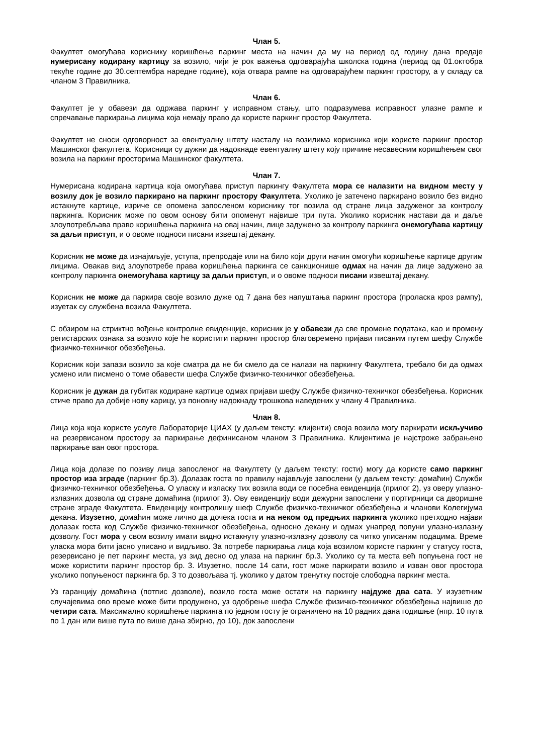Члан 5.
Факултет омогућава кориснику коришћење паркинг места на начин да му на период од годину дана предаје нумерисану кодирану картицу за возило, чији је рок важења одговарајућа школска година (период од 01.октобра текуће године до 30.септембра наредне године), која отвара рампе на одговарајућем паркинг простору, а у складу са чланом 3 Правилника.
Члан 6.
Факултет је у обавези да одржава паркинг у исправном стању, што подразумева исправност улазне рампе и спречавање паркирања лицима која немају право да користе паркинг простор Факултета.
Факултет не сноси одговорност за евентуалну штету насталу на возилима корисника који користе паркинг простор Машинског факултета. Корисници су дужни да надокнаде евентуалну штету коју причине несавесним коришћењем свог возила на паркинг просторима Машинског факултета.
Члан 7.
Нумерисана кодирана картица која омогућава приступ паркингу Факултета мора се налазити на видном месту у возилу док је возило паркирано на паркинг простору Факултета. Уколико је затечено паркирано возило без видно истакнуте картице, изриче се опомена запосленом кориснику тог возила од стране лица задуженог за контролу паркинга. Корисник може по овом основу бити опоменут највише три пута. Уколико корисник настави да и даље злоупотребљава право коришћења паркинга на овај начин, лице задужено за контролу паркинга онемогућава картицу за даљи приступ, и о овоме подноси писани извештај декану.
Корисник не може да изнајмљује, уступа, препродаје или на било који други начин омогући коришћење картице другим лицима. Овакав вид злоупотребе права коришћења паркинга се санкционише одмах на начин да лице задужено за контролу паркинга онемогућава картицу за даљи приступ, и о овоме подноси писани извештај декану.
Корисник не може да паркира своје возило дуже од 7 дана без напуштања паркинг простора (проласка кроз рампу), изуетак су службена возила Факултета.
С обзиром на стриктно вођење контролне евиденције, корисник је у обавези да све промене података, као и промену регистарских ознака за возило које ће користити паркинг простор благовремено пријави писаним путем шефу Службе физичко-техничког обезбеђења.
Корисник који запази возило за које сматра да не би смело да се налази на паркингу Факултета, требало би да одмах усмено или писмено о томе обавести шефа Службе физичко-техничког обезбеђења.
Корисник је дужан да губитак кодиране картице одмах пријави шефу Службе физичко-техничког обезбеђења. Корисник стиче право да добије нову карицу, уз поновну надокнаду трошкова наведених у члану 4 Правилника.
Члан 8.
Лица која која користе услуге Лабораторије ЦИАХ (у даљем тексту: клијенти) своја возила могу паркирати искључиво на резервисаном простору за паркирање дефинисаном чланом 3 Правилника. Клијентима је најстроже забрањено паркирање ван овог простора.
Лица која долазе по позиву лица запосленог на Факултету (у даљем тексту: гости) могу да користе само паркинг простор иза зграде (паркинг бр.3). Долазак госта по правилу најављује запослени (у даљем тексту: домаћин) Служби физичко-техничког обезбеђења. О уласку и изласку тих возила води се посебна евиденција (прилог 2), уз оверу улазно-излазних дозвола од стране домаћина (прилог 3). Ову евиденцију води дежурни запослени у портирници са дворишне стране зграде Факултета. Евиденцију контролишу шеф Службе физичко-техничког обезбеђења и чланови Колегијума декана. Изузетно, домаћин може лично да дочека госта и на неком од предњих паркинга уколико претходно најави долазак госта код Службе физичко-техничког обезбеђења, односно декану и одмах унапред попуни улазно-излазну дозволу. Гост мора у свом возилу имати видно истакнуту улазно-излазну дозволу са читко уписаним подацима. Време уласка мора бити јасно уписано и видљиво. За потребе паркирања лица која возилом користе паркинг у статусу госта, резервисано је пет паркинг места, уз зид десно од улаза на паркинг бр.3. Уколико су та места већ попуњена гост не може користити паркинг простор бр. 3. Изузетно, после 14 сати, гост може паркирати возило и изван овог простора уколико попуњеност паркинга бр. 3 то дозвољава тј. уколико у датом тренутку постоје слободна паркинг места.
Уз гаранцију домаћина (потпис дозволе), возило госта може остати на паркингу најдуже два сата. У изузетним случајевима ово време може бити продужено, уз одобрење шефа Службе физичко-техничког обезбеђења највише до четири сата. Максимално коришћење паркинга по једном госту је ограничено на 10 радних дана годишње (нпр. 10 пута по 1 дан или више пута по више дана збирно, до 10), док запослени